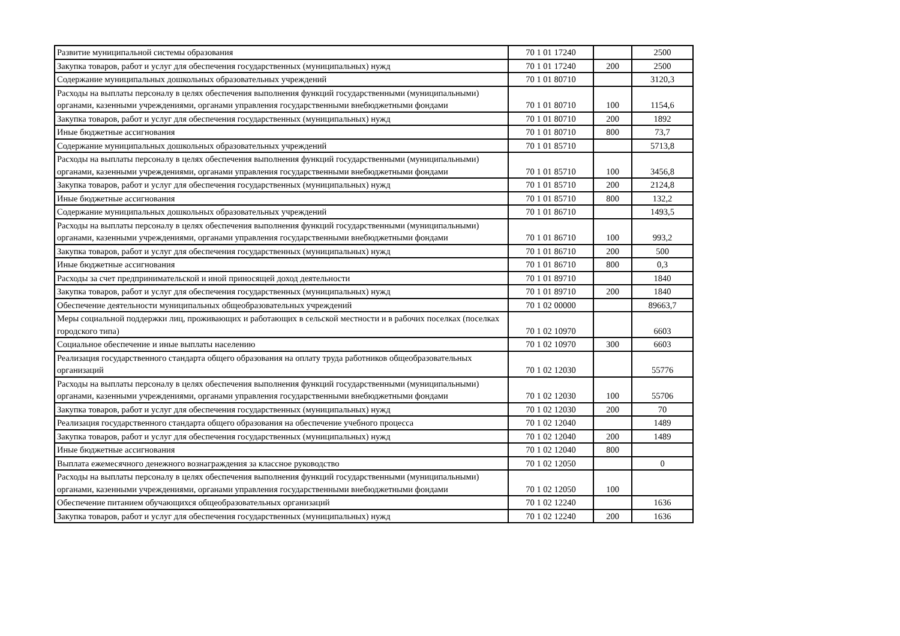| Развитие муниципальной системы образования | 70 1 01 17240 | | 2500 |
| Закупка товаров, работ и услуг для обеспечения государственных (муниципальных) нужд | 70 1 01 17240 | 200 | 2500 |
| Содержание муниципальных дошкольных образовательных учреждений | 70 1 01 80710 | | 3120,3 |
| Расходы на выплаты персоналу в целях обеспечения выполнения функций государственными (муниципальными) органами, казенными учреждениями, органами управления государственными внебюджетными фондами | 70 1 01 80710 | 100 | 1154,6 |
| Закупка товаров, работ и услуг для обеспечения государственных (муниципальных) нужд | 70 1 01 80710 | 200 | 1892 |
| Иные бюджетные ассигнования | 70 1 01 80710 | 800 | 73,7 |
| Содержание муниципальных дошкольных образовательных учреждений | 70 1 01 85710 | | 5713,8 |
| Расходы на выплаты персоналу в целях обеспечения выполнения функций государственными (муниципальными) органами, казенными учреждениями, органами управления государственными внебюджетными фондами | 70 1 01 85710 | 100 | 3456,8 |
| Закупка товаров, работ и услуг для обеспечения государственных (муниципальных) нужд | 70 1 01 85710 | 200 | 2124,8 |
| Иные бюджетные ассигнования | 70 1 01 85710 | 800 | 132,2 |
| Содержание муниципальных дошкольных образовательных учреждений | 70 1 01 86710 | | 1493,5 |
| Расходы на выплаты персоналу в целях обеспечения выполнения функций государственными (муниципальными) органами, казенными учреждениями, органами управления государственными внебюджетными фондами | 70 1 01 86710 | 100 | 993,2 |
| Закупка товаров, работ и услуг для обеспечения государственных (муниципальных) нужд | 70 1 01 86710 | 200 | 500 |
| Иные бюджетные ассигнования | 70 1 01 86710 | 800 | 0,3 |
| Расходы за счет предпринимательской и иной приносящей доход деятельности | 70 1 01 89710 | | 1840 |
| Закупка товаров, работ и услуг для обеспечения государственных (муниципальных) нужд | 70 1 01 89710 | 200 | 1840 |
| Обеспечение деятельности муниципальных общеобразовательных учреждений | 70 1 02 00000 | | 89663,7 |
| Меры социальной поддержки лиц, проживающих и работающих в сельской местности и в рабочих поселках (поселках городского типа) | 70 1 02 10970 | | 6603 |
| Социальное обеспечение и иные выплаты населению | 70 1 02 10970 | 300 | 6603 |
| Реализация государственного стандарта общего образования на оплату труда работников общеобразовательных организаций | 70 1 02 12030 | | 55776 |
| Расходы на выплаты персоналу в целях обеспечения выполнения функций государственными (муниципальными) органами, казенными учреждениями, органами управления государственными внебюджетными фондами | 70 1 02 12030 | 100 | 55706 |
| Закупка товаров, работ и услуг для обеспечения государственных (муниципальных) нужд | 70 1 02 12030 | 200 | 70 |
| Реализация государственного стандарта общего образования на обеспечение учебного процесса | 70 1 02 12040 | | 1489 |
| Закупка товаров, работ и услуг для обеспечения государственных (муниципальных) нужд | 70 1 02 12040 | 200 | 1489 |
| Иные бюджетные ассигнования | 70 1 02 12040 | 800 | |
| Выплата ежемесячного денежного вознаграждения за классное руководство | 70 1 02 12050 | | 0 |
| Расходы на выплаты персоналу в целях обеспечения выполнения функций государственными (муниципальными) органами, казенными учреждениями, органами управления государственными внебюджетными фондами | 70 1 02 12050 | 100 | |
| Обеспечение питанием обучающихся общеобразовательных организаций | 70 1 02 12240 | | 1636 |
| Закупка товаров, работ и услуг для обеспечения государственных (муниципальных) нужд | 70 1 02 12240 | 200 | 1636 |